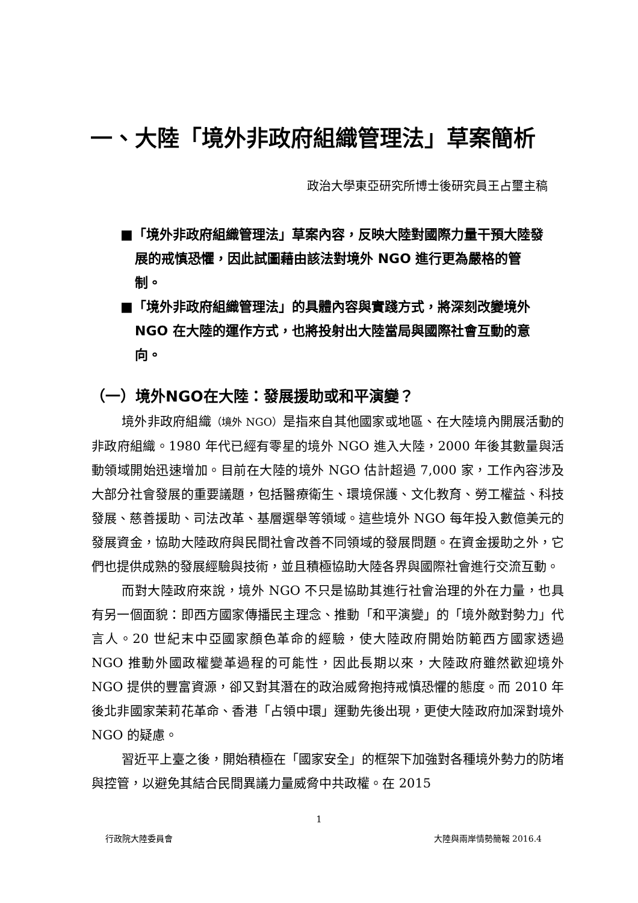一、大陸「境外非政府組織管理法」草案簡析
政治大學東亞研究所博士後研究員王占璽主稿
■「境外非政府組織管理法」草案內容，反映大陸對國際力量干預大陸發展的戒慎恐懼，因此試圖藉由該法對境外 NGO 進行更為嚴格的管制。
■「境外非政府組織管理法」的具體內容與實踐方式，將深刻改變境外 NGO 在大陸的運作方式，也將投射出大陸當局與國際社會互動的意向。
（一）境外NGO在大陸：發展援助或和平演變？
境外非政府組織（境外 NGO）是指來自其他國家或地區、在大陸境內開展活動的非政府組織。1980 年代已經有零星的境外 NGO 進入大陸，2000 年後其數量與活動領域開始迅速增加。目前在大陸的境外 NGO 估計超過 7,000 家，工作內容涉及大部分社會發展的重要議題，包括醫療衛生、環境保護、文化教育、勞工權益、科技發展、慈善援助、司法改革、基層選舉等領域。這些境外 NGO 每年投入數億美元的發展資金，協助大陸政府與民間社會改善不同領域的發展問題。在資金援助之外，它們也提供成熟的發展經驗與技術，並且積極協助大陸各界與國際社會進行交流互動。
而對大陸政府來說，境外 NGO 不只是協助其進行社會治理的外在力量，也具有另一個面貌：即西方國家傳播民主理念、推動「和平演變」的「境外敵對勢力」代言人。20 世紀末中亞國家顏色革命的經驗，使大陸政府開始防範西方國家透過 NGO 推動外國政權變革過程的可能性，因此長期以來，大陸政府雖然歡迎境外 NGO 提供的豐富資源，卻又對其潛在的政治威脅抱持戒慎恐懼的態度。而 2010 年後北非國家茉莉花革命、香港「占領中環」運動先後出現，更使大陸政府加深對境外 NGO 的疑慮。
習近平上臺之後，開始積極在「國家安全」的框架下加強對各種境外勢力的防堵與控管，以避免其結合民間異議力量威脅中共政權。在 2015
1
行政院大陸委員會 大陸與兩岸情勢簡報 2016.4